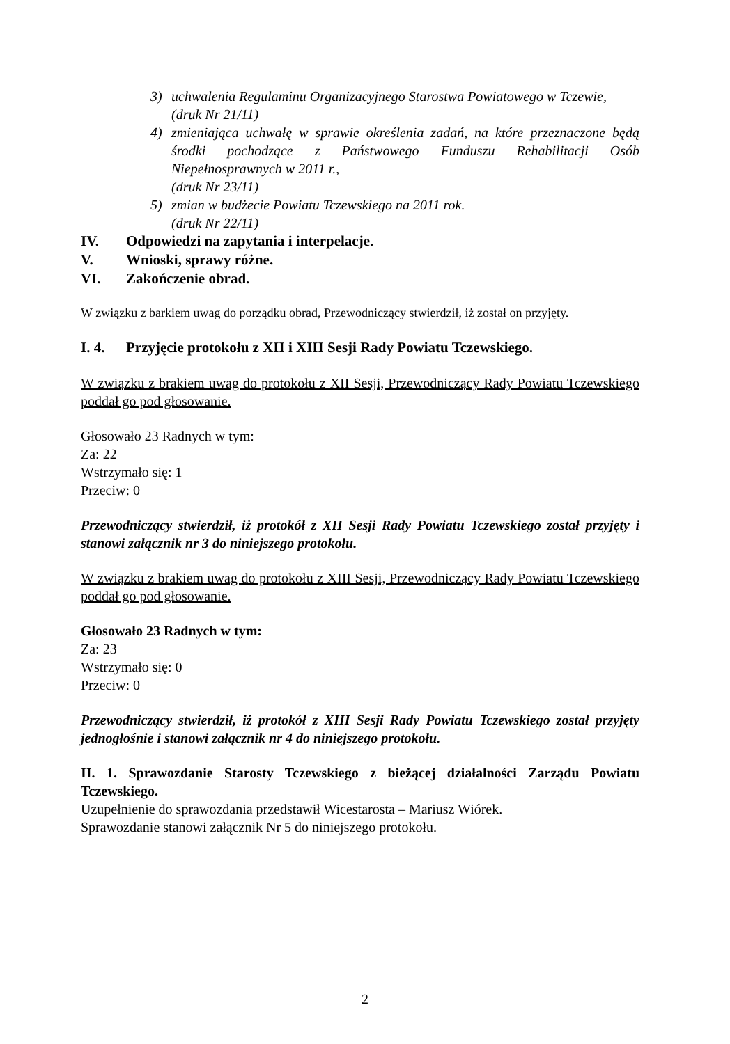3) uchwalenia Regulaminu Organizacyjnego Starostwa Powiatowego w Tczewie,
(druk Nr 21/11)
4) zmieniająca uchwałę w sprawie określenia zadań, na które przeznaczone będą środki pochodzące z Państwowego Funduszu Rehabilitacji Osób Niepełnosprawnych w 2011 r.,
(druk Nr 23/11)
5) zmian w budżecie Powiatu Tczewskiego na 2011 rok.
(druk Nr 22/11)
IV. Odpowiedzi na zapytania i interpelacje.
V. Wnioski, sprawy różne.
VI. Zakończenie obrad.
W związku z barkiem uwag do porządku obrad, Przewodniczący stwierdził, iż został on przyjęty.
I. 4. Przyjęcie protokołu z XII i XIII Sesji Rady Powiatu Tczewskiego.
W związku z brakiem uwag do protokołu z XII Sesji, Przewodniczący Rady Powiatu Tczewskiego poddał go pod głosowanie.
Głosowało 23 Radnych w tym:
Za: 22
Wstrzymało się: 1
Przeciw: 0
Przewodniczący stwierdził, iż protokół z XII Sesji Rady Powiatu Tczewskiego został przyjęty i stanowi załącznik nr 3 do niniejszego protokołu.
W związku z brakiem uwag do protokołu z XIII Sesji, Przewodniczący Rady Powiatu Tczewskiego poddał go pod głosowanie.
Głosowało 23 Radnych w tym:
Za: 23
Wstrzymało się: 0
Przeciw: 0
Przewodniczący stwierdził, iż protokół z XIII Sesji Rady Powiatu Tczewskiego został przyjęty jednogłośnie i stanowi załącznik nr 4 do niniejszego protokołu.
II. 1. Sprawozdanie Starosty Tczewskiego z bieżącej działalności Zarządu Powiatu Tczewskiego.
Uzupełnienie do sprawozdania przedstawił Wicestarosta – Mariusz Wiórek.
Sprawozdanie stanowi załącznik Nr 5 do niniejszego protokołu.
2